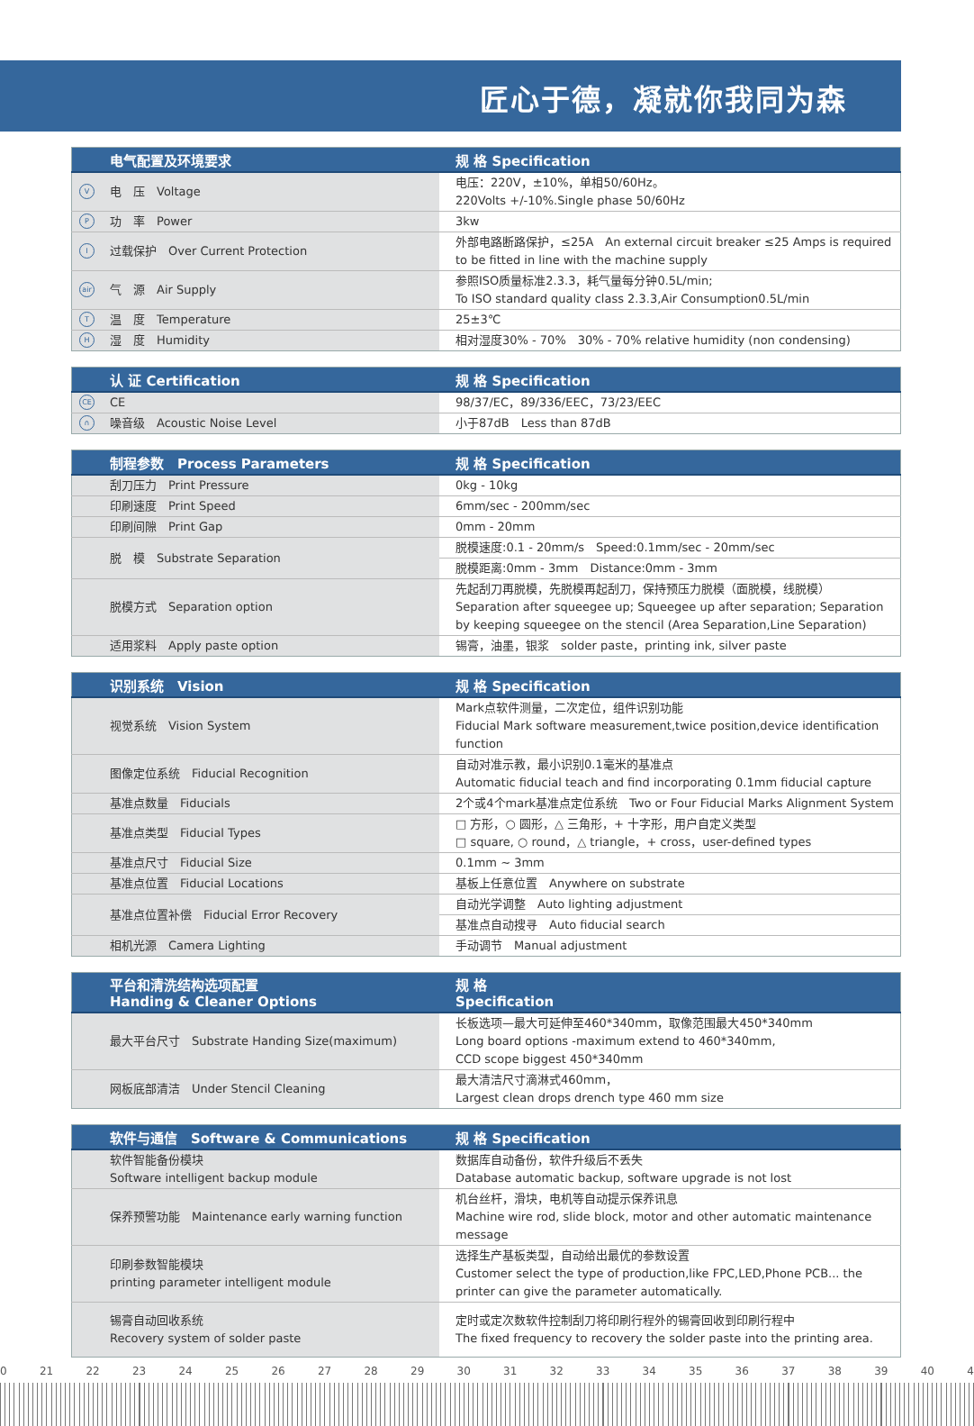匠心于德，凝就你我同为森
| 电气配置及环境要求 | 规 格 Specification |
| --- | --- |
| V 电 压 Voltage | 电压：220V，±10%，单相50/60Hz。 220Volts +/-10%.Single phase 50/60Hz |
| P 功 率 Power | 3kw |
| I 过载保护 Over Current Protection | 外部电路断路保护，≤25A An external circuit breaker ≤25 Amps is required to be fitted in line with the machine supply |
| air 气 源 Air Supply | 参照ISO质量标准2.3.3，耗气量每分钟0.5L/min; To ISO standard quality class 2.3.3,Air Consumption0.5L/min |
| T 温 度 Temperature | 25±3℃ |
| H 湿 度 Humidity | 相对湿度30% - 70% 30% - 70% relative humidity (non condensing) |
| 认 证 Certification | 规 格 Specification |
| --- | --- |
| CE CE | 98/37/EC，89/336/EEC，73/23/EEC |
| ∩ 噪音级 Acoustic Noise Level | 小于87dB Less than 87dB |
| 制程参数 Process Parameters | 规 格 Specification |
| --- | --- |
| 刮刀压力 Print Pressure | 0kg - 10kg |
| 印刷速度 Print Speed | 6mm/sec - 200mm/sec |
| 印刷间隙 Print Gap | 0mm - 20mm |
| 脱 模 Substrate Separation | 脱模速度:0.1 - 20mm/s Speed:0.1mm/sec - 20mm/sec |
| | 脱模距离:0mm - 3mm Distance:0mm - 3mm |
| 脱模方式 Separation option | 先起刮刀再脱模，先脱模再起刮刀，保持预压力脱模（面脱模，线脱模） Separation after squeegee up; Squeegee up after separation; Separation by keeping squeegee on the stencil (Area Separation,Line Separation) |
| 适用浆料 Apply paste option | 锡膏，油墨，银浆 solder paste，printing ink, silver paste |
| 识别系统 Vision | 规 格 Specification |
| --- | --- |
| 视觉系统 Vision System | Mark点软件测量，二次定位，组件识别功能 Fiducial Mark software measurement,twice position,device identification function |
| 图像定位系统 Fiducial Recognition | 自动对准示教，最小识别0.1毫米的基准点 Automatic fiducial teach and find incorporating 0.1mm fiducial capture |
| 基准点数量 Fiducials | 2个或4个mark基准点定位系统 Two or Four Fiducial Marks Alignment System |
| 基准点类型 Fiducial Types | □ 方形，○ 圆形，△ 三角形，+ 十字形，用户自定义类型 □ square, ○ round，△ triangle，+ cross，user-defined types |
| 基准点尺寸 Fiducial Size | 0.1mm ~ 3mm |
| 基准点位置 Fiducial Locations | 基板上任意位置 Anywhere on substrate |
| 基准点位置补偿 Fiducial Error Recovery | 自动光学调整 Auto lighting adjustment |
| | 基准点自动搜寻 Auto fiducial search |
| 相机光源 Camera Lighting | 手动调节 Manual adjustment |
| 平台和清洗结构选项配置 Handing & Cleaner Options | 规 格 Specification |
| --- | --- |
| 最大平台尺寸 Substrate Handing Size(maximum) | 长板选项—最大可延伸至460*340mm，取像范围最大450*340mm Long board options -maximum extend to 460*340mm, CCD scope biggest 450*340mm |
| 网板底部清洁 Under Stencil Cleaning | 最大清洁尺寸滴淋式460mm， Largest clean drops drench type 460 mm size |
| 软件与通信 Software & Communications | 规 格 Specification |
| --- | --- |
| 软件智能备份模块 Software intelligent backup module | 数据库自动备份，软件升级后不丢失 Database automatic backup, software upgrade is not lost |
| 保养预警功能 Maintenance early warning function | 机台丝杆，滑块，电机等自动提示保养讯息 Machine wire rod, slide block, motor and other automatic maintenance message |
| 印刷参数智能模块 printing parameter intelligent module | 选择生产基板类型，自动给出最优的参数设置 Customer select the type of production,like FPC,LED,Phone PCB... the printer can give the parameter automatically. |
| 锡膏自动回收系统 Recovery system of solder paste | 定时或定次数软件控制刮刀将印刷行程外的锡膏回收到印刷行程中 The fixed frequency to recovery the solder paste into the printing area. |
0 21 22 23 24 25 26 27 28 29 30 31 32 33 34 35 36 37 38 39 40 4